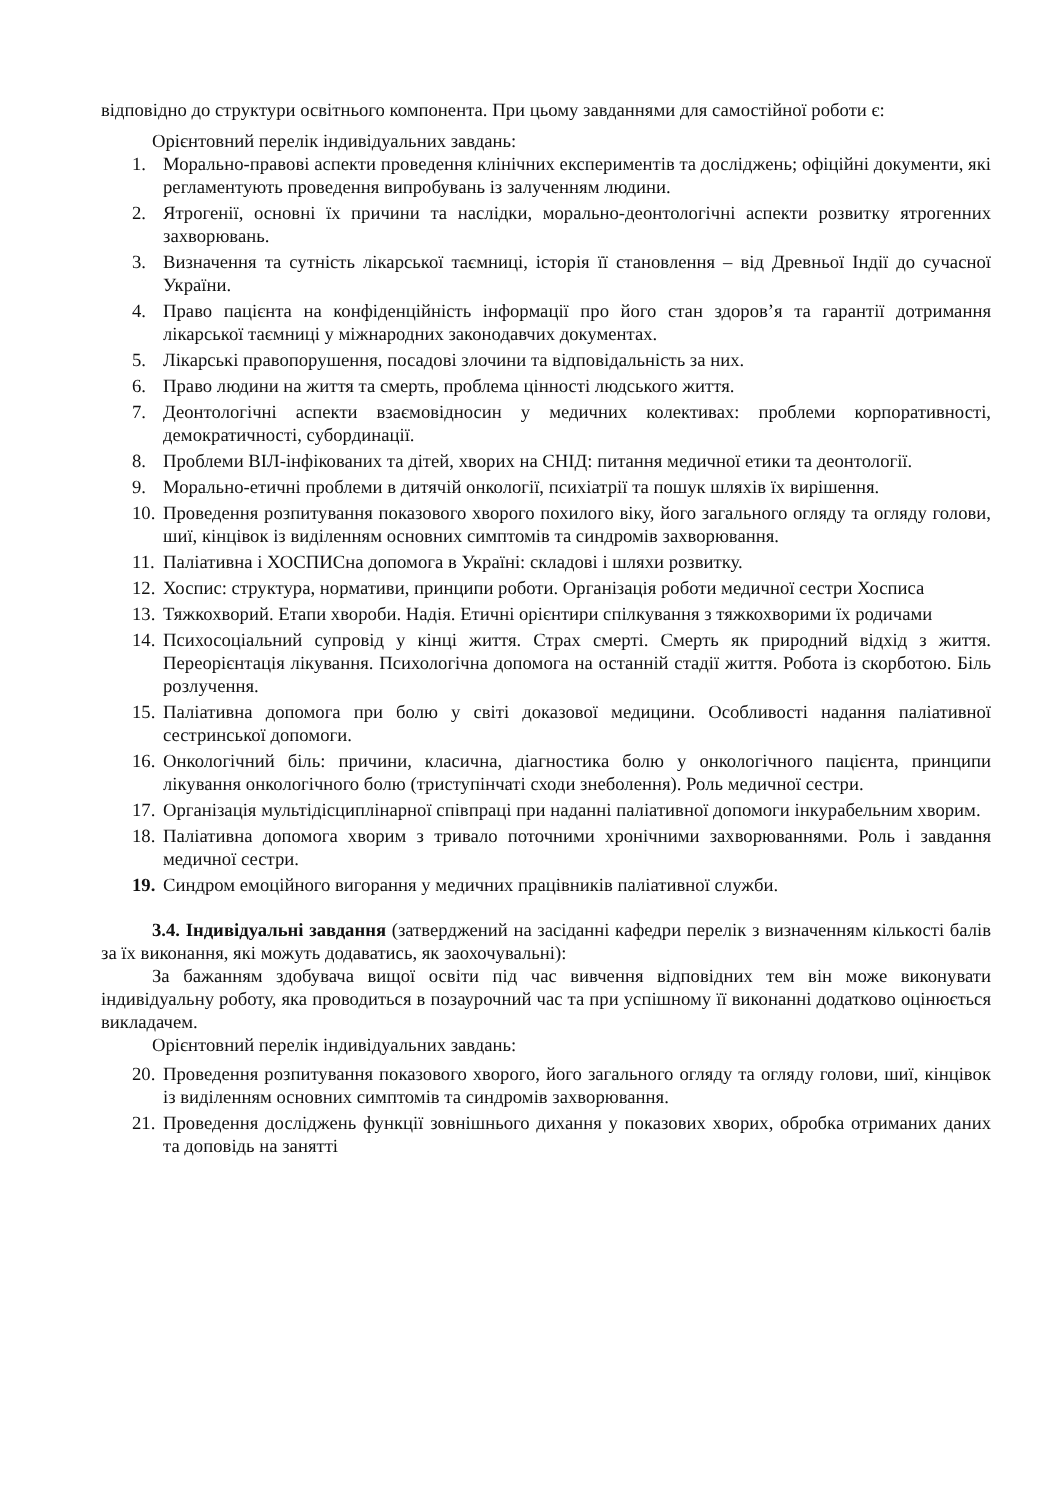відповідно до структури освітнього компонента. При цьому завданнями для самостійної роботи є:
Орієнтовний перелік індивідуальних завдань:
1. Морально-правові аспекти проведення клінічних експериментів та досліджень; офіційні документи, які регламентують проведення випробувань із залученням людини.
2. Ятрогенії, основні їх причини та наслідки, морально-деонтологічні аспекти розвитку ятрогенних захворювань.
3. Визначення та сутність лікарської таємниці, історія її становлення – від Древньої Індії до сучасної України.
4. Право пацієнта на конфіденційність інформації про його стан здоров’я та гарантії дотримання лікарської таємниці у міжнародних законодавчих документах.
5. Лікарські правопорушення, посадові злочини та відповідальність за них.
6. Право людини на життя та смерть, проблема цінності людського життя.
7. Деонтологічні аспекти взаємовідносин у медичних колективах: проблеми корпоративності, демократичності, субординації.
8. Проблеми ВІЛ-інфікованих та дітей, хворих на СНІД: питання медичної етики та деонтології.
9. Морально-етичні проблеми в дитячій онкології, психіатрії та пошук шляхів їх вирішення.
10. Проведення розпитування показового хворого похилого віку, його загального огляду та огляду голови, шиї, кінцівок із виділенням основних симптомів та синдромів захворювання.
11. Паліативна і ХОСПИСна допомога в Україні: складові і шляхи розвитку.
12. Хоспис: структура, нормативи, принципи роботи. Організація роботи медичної сестри Хосписа
13. Тяжкохворий. Етапи хвороби. Надія. Етичні орієнтири спілкування з тяжкохворими їх родичами
14. Психосоціальний супровід у кінці життя. Страх смерті. Смерть як природний відхід з життя. Переорієнтація лікування. Психологічна допомога на останній стадії життя. Робота із скорботою. Біль розлучення.
15. Паліативна допомога при болю у світі доказової медицини. Особливості надання паліативної сестринської допомоги.
16. Онкологічний біль: причини, класична, діагностика болю у онкологічного пацієнта, принципи лікування онкологічного болю (триступінчаті сходи знеболення). Роль медичної сестри.
17. Організація мультідісциплінарної співпраці при наданні паліативної допомоги інкурабельним хворим.
18. Паліативна допомога хворим з тривало поточними хронічними захворюваннями. Роль і завдання медичної сестри.
19. Синдром емоційного вигорання у медичних працівників паліативної служби.
3.4. Індивідуальні завдання (затверджений на засіданні кафедри перелік з визначенням кількості балів за їх виконання, які можуть додаватись, як заохочувальні):
За бажанням здобувача вищої освіти під час вивчення відповідних тем він може виконувати індивідуальну роботу, яка проводиться в позаурочний час та при успішному її виконанні додатково оцінюється викладачем.
Орієнтовний перелік індивідуальних завдань:
20. Проведення розпитування показового хворого, його загального огляду та огляду голови, шиї, кінцівок із виділенням основних симптомів та синдромів захворювання.
21. Проведення досліджень функції зовнішнього дихання у показових хворих, обробка отриманих даних та доповідь на занятті